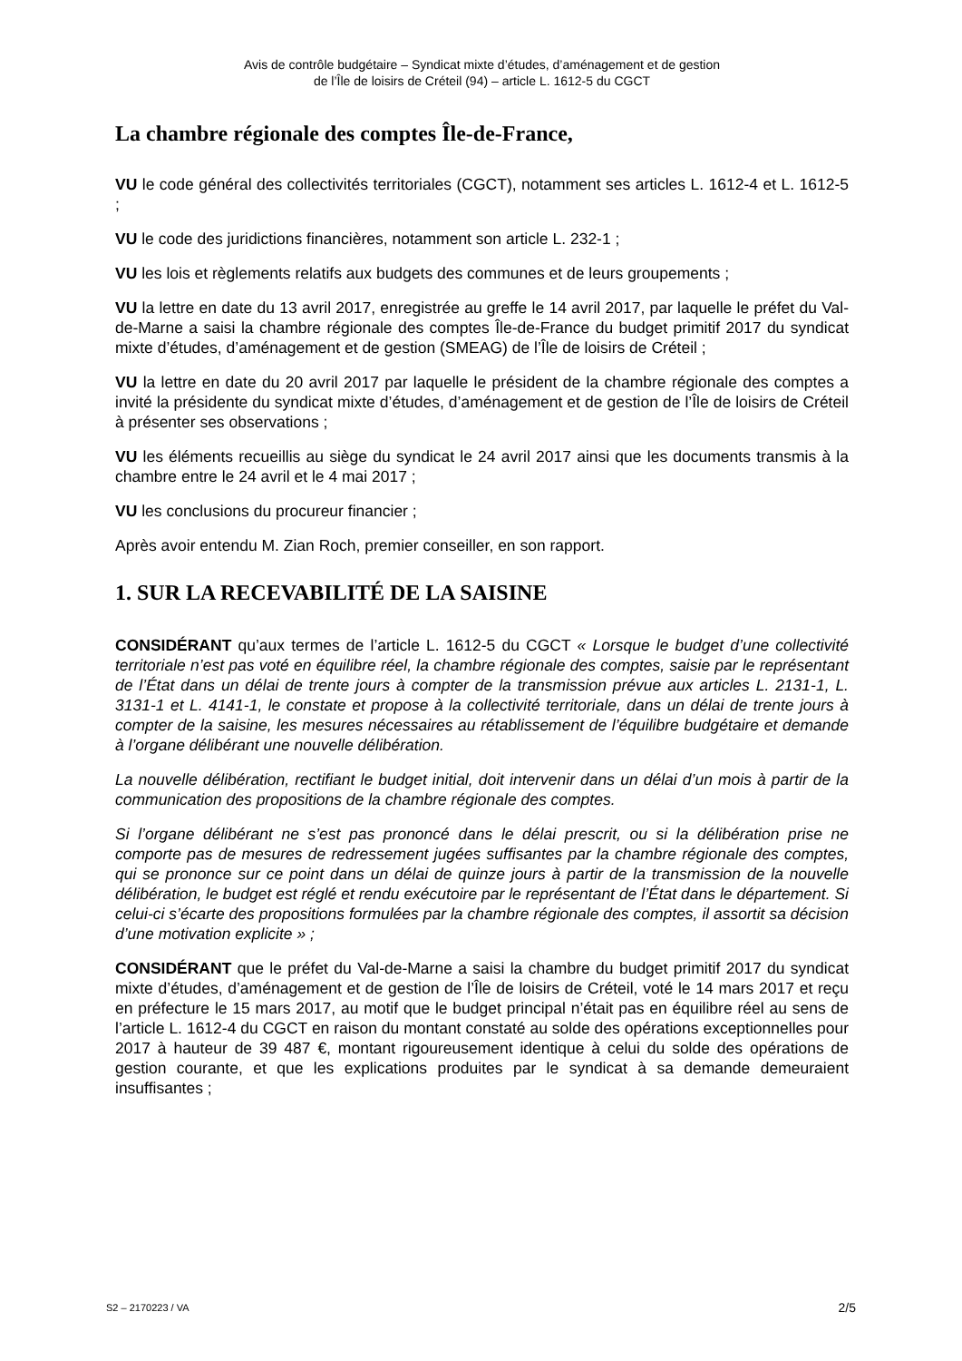Avis de contrôle budgétaire – Syndicat mixte d’études, d’aménagement et de gestion
de l’Île de loisirs de Créteil (94) – article L. 1612-5 du CGCT
La chambre régionale des comptes Île-de-France,
VU le code général des collectivités territoriales (CGCT), notamment ses articles L. 1612-4 et L. 1612-5 ;
VU le code des juridictions financières, notamment son article L. 232-1 ;
VU les lois et règlements relatifs aux budgets des communes et de leurs groupements ;
VU la lettre en date du 13 avril 2017, enregistrée au greffe le 14 avril 2017, par laquelle le préfet du Val-de-Marne a saisi la chambre régionale des comptes Île-de-France du budget primitif 2017 du syndicat mixte d’études, d’aménagement et de gestion (SMEAG) de l’Île de loisirs de Créteil ;
VU la lettre en date du 20 avril 2017 par laquelle le président de la chambre régionale des comptes a invité la présidente du syndicat mixte d’études, d’aménagement et de gestion de l’Île de loisirs de Créteil à présenter ses observations ;
VU les éléments recueillis au siège du syndicat le 24 avril 2017 ainsi que les documents transmis à la chambre entre le 24 avril et le 4 mai 2017 ;
VU les conclusions du procureur financier ;
Après avoir entendu M. Zian Roch, premier conseiller, en son rapport.
1. SUR LA RECEVABILITÉ DE LA SAISINE
CONSIDÉRANT qu’aux termes de l’article L. 1612-5 du CGCT « Lorsque le budget d’une collectivité territoriale n’est pas voté en équilibre réel, la chambre régionale des comptes, saisie par le représentant de l’État dans un délai de trente jours à compter de la transmission prévue aux articles L. 2131-1, L. 3131-1 et L. 4141-1, le constate et propose à la collectivité territoriale, dans un délai de trente jours à compter de la saisine, les mesures nécessaires au rétablissement de l’équilibre budgétaire et demande à l’organe délibérant une nouvelle délibération.
La nouvelle délibération, rectifiant le budget initial, doit intervenir dans un délai d’un mois à partir de la communication des propositions de la chambre régionale des comptes.
Si l’organe délibérant ne s’est pas prononcé dans le délai prescrit, ou si la délibération prise ne comporte pas de mesures de redressement jugées suffisantes par la chambre régionale des comptes, qui se prononce sur ce point dans un délai de quinze jours à partir de la transmission de la nouvelle délibération, le budget est réglé et rendu exécutoire par le représentant de l’État dans le département. Si celui-ci s’écarte des propositions formulées par la chambre régionale des comptes, il assortit sa décision d’une motivation explicite » ;
CONSIDÉRANT que le préfet du Val-de-Marne a saisi la chambre du budget primitif 2017 du syndicat mixte d’études, d’aménagement et de gestion de l’Île de loisirs de Créteil, voté le 14 mars 2017 et reçu en préfecture le 15 mars 2017, au motif que le budget principal n’était pas en équilibre réel au sens de l’article L. 1612-4 du CGCT en raison du montant constaté au solde des opérations exceptionnelles pour 2017 à hauteur de 39 487 €, montant rigoureusement identique à celui du solde des opérations de gestion courante, et que les explications produites par le syndicat à sa demande demeuraient insuffisantes ;
S2 – 2170223 / VA 2/5